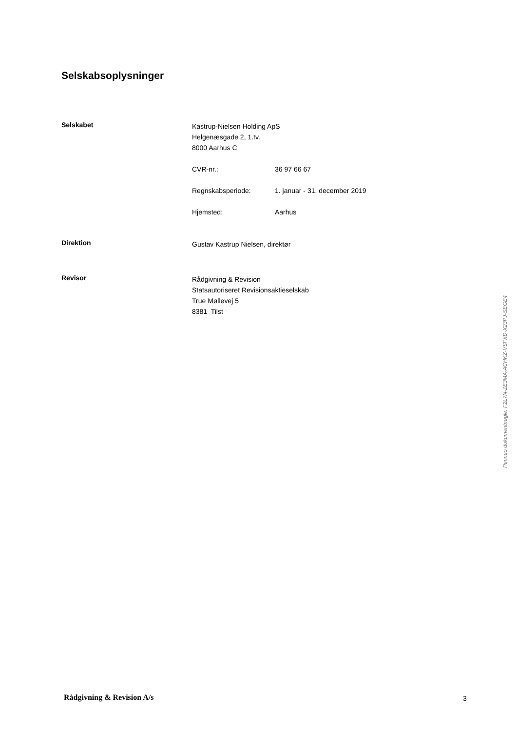Selskabsoplysninger
Selskabet
Kastrup-Nielsen Holding ApS
Helgenæsgade 2, 1.tv.
8000 Aarhus C
| CVR-nr.: | 36 97 66 67 |
| Regnskabsperiode: | 1. januar - 31. december 2019 |
| Hjemsted: | Aarhus |
Direktion
Gustav Kastrup Nielsen, direktør
Revisor
Rådgivning & Revision
Statsautoriseret Revisionsaktieselskab
True Møllevej 5
8381 Tilst
Penneo dokumentnøgle: F2L7N-ZE3MA-ACHKZ-VSFXD-X23PJ-SEGE4
Rådgivning & Revision A/s
3